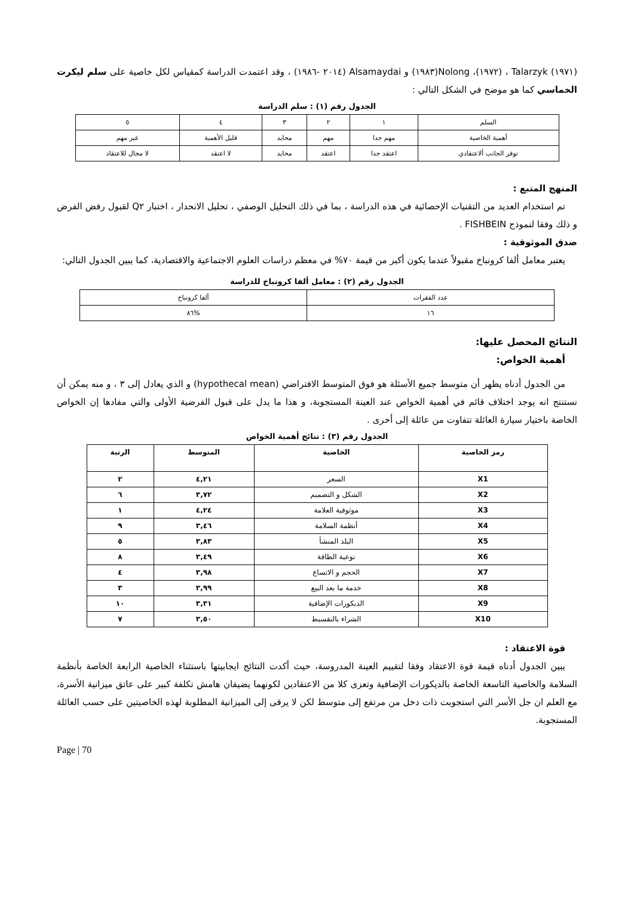(١٩٧١) Talarzyk ، (١٩٧٢)، Nolong(١٩٨٣) و Alsamaydai (٢٠١٤ -١٩٨٦) ، وقد اعتمدت الدراسة كمقياس لكل خاصية على سلم ليكرت الخماسي كما هو موضح في الشكل التالي :
الجدول رقم (١) : سلم الدراسة
| السلم | ١ | ٢ | ٣ | ٤ | ٥ |
| أهمية الخاصية | مهم جدا | مهم | محايد | قليل الأهمية | غير مهم |
| توفر الجانب ألاعتقادي | اعتقد جدا | اعتقد | محايد | لا اعتقد | لا مجال للاعتقاد |
المنهج المتبع :
تم استخدام العديد من التقنيات الإحصائية في هذه الدراسة ، بما في ذلك التحليل الوصفي ، تحليل الانحدار ، اختبار Q٢ لقبول رفض الفرض و ذلك وفقا لنموذج FISHBEIN .
صدق الموثوقية :
يعتبر معامل ألفا كرونباخ مقبولاً عندما يكون أكبر من قيمة ٧٠% في معظم دراسات العلوم الاجتماعية والاقتصادية، كما يبين الجدول التالي:
الجدول رقم (٢) : معامل ألفا كرونباخ للدراسة
| عدد الفقرات | ألفا كرونباخ |
| ١٦ | %٨٦ |
النتائج المحصل عليها:
أهمية الخواص:
من الجدول أدناه يظهر أن متوسط جميع الأسئلة هو فوق المتوسط الافتراضي (hypothecal mean) و الذي يعادل إلى ٣ ، و منه يمكن أن نستنتج انه يوجد اختلاف قائم في أهمية الخواص عند العينة المستجوبة، و هذا ما يدل على قبول الفرضية الأولى والتي مفادها إن الخواص الخاصة باختيار سيارة العائلة تتفاوت من عائلة إلى أخرى .
الجدول رقم (٣) : نتائج أهمية الخواص
| رمز الخاصية | الخاصية | المتوسط | الرتبة |
| X1 | السعر | ٤,٢١ | ٢ |
| X2 | الشكل و التصميم | ٣,٧٢ | ٦ |
| X3 | موثوقية العلامة | ٤,٢٤ | ١ |
| X4 | أنظمة السلامة | ٣,٤٦ | ٩ |
| X5 | البلد المنشأ | ٣,٨٣ | ٥ |
| X6 | نوعية الطاقة | ٣,٤٩ | ٨ |
| X7 | الحجم و الاتساع | ٣,٩٨ | ٤ |
| X8 | خدمة ما بعد البيع | ٣,٩٩ | ٣ |
| X9 | الديكورات الإضافية | ٣,٣١ | ١٠ |
| X10 | الشراء بالتقسيط | ٣,٥٠ | ٧ |
قوة الاعتقاد :
يبين الجدول أدناه قيمة قوة الاعتقاد وفقا لتقييم العينة المدروسة، حيث أكدت النتائج ايجابيتها باستثناء الخاصية الرابعة الخاصة بأنظمة السلامة والخاصية التاسعة الخاصة بالديكورات الإضافية وتعزى كلا من الاعتقادين لكونهما يضيفان هامش تكلفة كبير على عاتق ميزانية الأسرة، مع العلم ان جل الأسر التي استجوبت ذات دخل من مرتفع إلى متوسط لكن لا يرقى إلى الميزانية المطلوبة لهذه الخاصيتين على حسب العائلة المستجوبة.
Page | 70